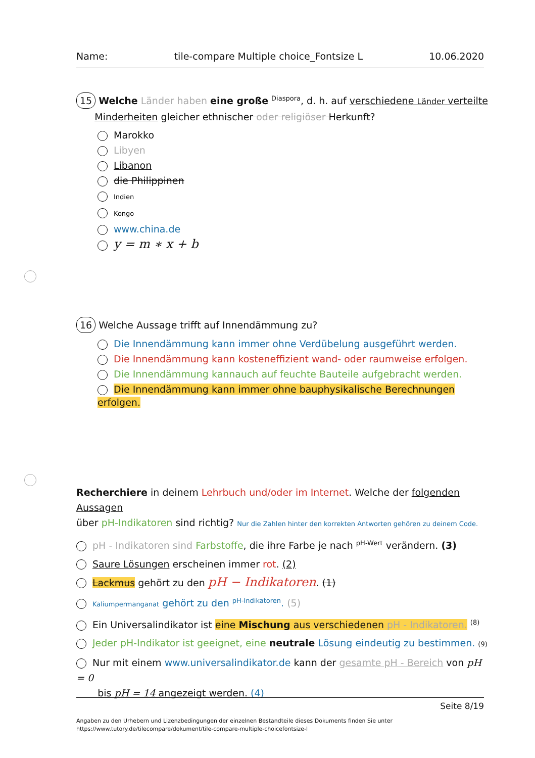Name: tile-compare Multiple choice_Fontsize L 10.06.2020
15 Welche Länder haben eine große <sup>Diaspora</sup>, d. h. auf verschiedene Länder verteilte
Minderheiten gleicher ethnischer oder religiöser Herkunft?
Marokko
Libyen
Libanon
die Philippinen
Indien
Kongo
www.china.de
y = m ∗ x + b
16 Welche Aussage trifft auf Innendämmung zu?
Die Innendämmung kann immer ohne Verdübelung ausgeführt werden.
Die Innendämmung kann kosteneffizient wand- oder raumweise erfolgen.
Die Innendämmung kannauch auf feuchte Bauteile aufgebracht werden.
Die Innendämmung kann immer ohne bauphysikalische Berechnungen erfolgen.
Recherchiere in deinem Lehrbuch und/oder im Internet. Welche der folgenden Aussagen
über pH-Indikatoren sind richtig? Nur die Zahlen hinter den korrekten Antworten gehören zu deinem Code.
pH - Indikatoren sind Farbstoffe, die ihre Farbe je nach <sup>pH-Wert</sup> verändern. (3)
Saure Lösungen erscheinen immer rot. (2)
Lackmus gehört zu den pH − Indikatoren. (1)
Kaliumpermanganat gehört zu den <sup>pH-Indikatoren</sup>. (5)
Ein Universalindikator ist eine Mischung aus verschiedenen pH - Indikatoren. <sup>(8)</sup>
Jeder pH-Indikator ist geeignet, eine neutrale Lösung eindeutig zu bestimmen. (9)
Nur mit einem www.universalindikator.de kann der gesamte pH - Bereich von pH = 0
bis pH = 14 angezeigt werden. (4)
Seite 8/19
Angaben zu den Urhebern und Lizenzbedingungen der einzelnen Bestandteile dieses Dokuments finden Sie unter
https://www.tutory.de/tilecompare/dokument/tile-compare-multiple-choicefontsize-l